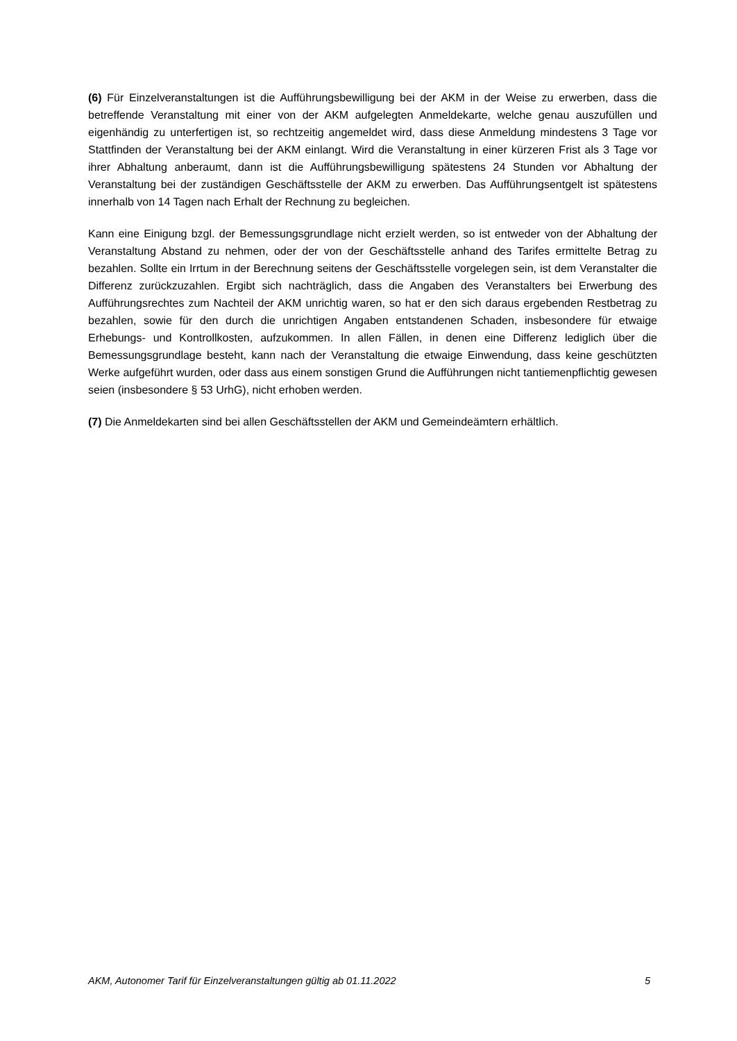(6) Für Einzelveranstaltungen ist die Aufführungsbewilligung bei der AKM in der Weise zu erwerben, dass die betreffende Veranstaltung mit einer von der AKM aufgelegten Anmeldekarte, welche genau auszufüllen und eigenhändig zu unterfertigen ist, so rechtzeitig angemeldet wird, dass diese Anmeldung mindestens 3 Tage vor Stattfinden der Veranstaltung bei der AKM einlangt. Wird die Veranstaltung in einer kürzeren Frist als 3 Tage vor ihrer Abhaltung anberaumt, dann ist die Aufführungsbewilligung spätestens 24 Stunden vor Abhaltung der Veranstaltung bei der zuständigen Geschäftsstelle der AKM zu erwerben. Das Aufführungsentgelt ist spätestens innerhalb von 14 Tagen nach Erhalt der Rechnung zu begleichen.
Kann eine Einigung bzgl. der Bemessungsgrundlage nicht erzielt werden, so ist entweder von der Abhaltung der Veranstaltung Abstand zu nehmen, oder der von der Geschäftsstelle anhand des Tarifes ermittelte Betrag zu bezahlen. Sollte ein Irrtum in der Berechnung seitens der Geschäftsstelle vorgelegen sein, ist dem Veranstalter die Differenz zurückzuzahlen. Ergibt sich nachträglich, dass die Angaben des Veranstalters bei Erwerbung des Aufführungsrechtes zum Nachteil der AKM unrichtig waren, so hat er den sich daraus ergebenden Restbetrag zu bezahlen, sowie für den durch die unrichtigen Angaben entstandenen Schaden, insbesondere für etwaige Erhebungs- und Kontrollkosten, aufzukommen. In allen Fällen, in denen eine Differenz lediglich über die Bemessungsgrundlage besteht, kann nach der Veranstaltung die etwaige Einwendung, dass keine geschützten Werke aufgeführt wurden, oder dass aus einem sonstigen Grund die Aufführungen nicht tantiemenpflichtig gewesen seien (insbesondere § 53 UrhG), nicht erhoben werden.
(7) Die Anmeldekarten sind bei allen Geschäftsstellen der AKM und Gemeindeämtern erhältlich.
AKM, Autonomer Tarif für Einzelveranstaltungen gültig ab 01.11.2022 5